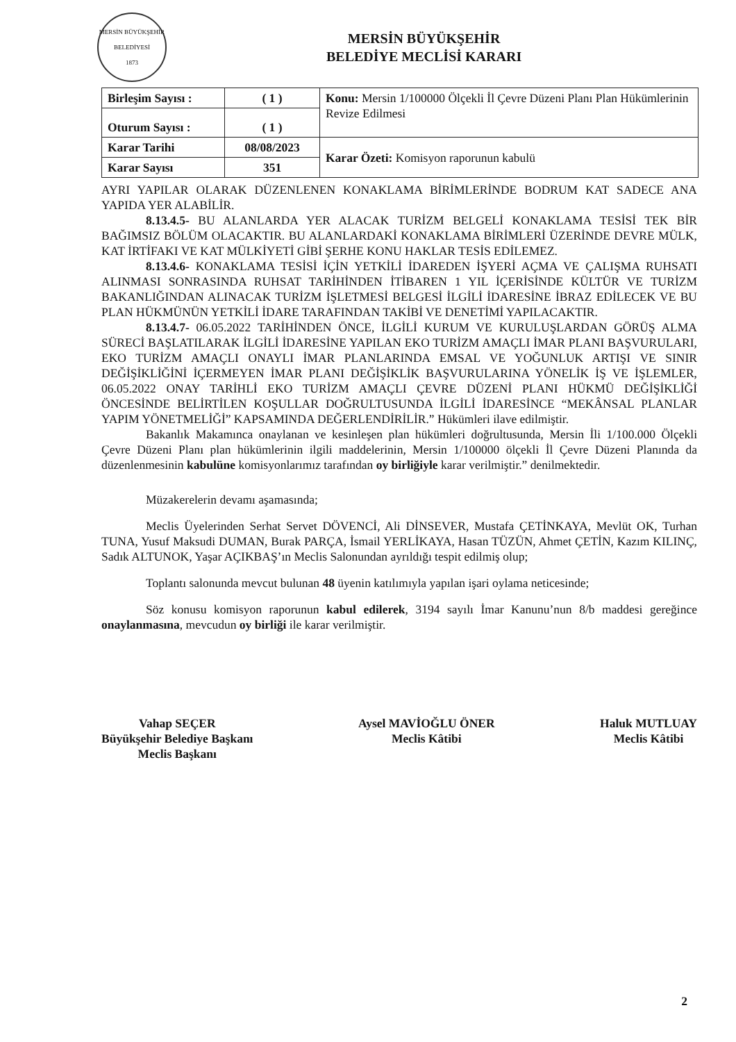MERSİN BÜYÜKŞEHİR BELEDİYESİ
1873
MERSİN BÜYÜKŞEHİR
BELEDİYE MECLİSİ KARARI
| Birleşim Sayısı : | ( 1 ) | Konu: Mersin 1/100000 Ölçekli İl Çevre Düzeni Planı Plan Hükümlerinin Revize Edilmesi |
| Oturum Sayısı : | ( 1 ) | |
| Karar Tarihi | 08/08/2023 | Karar Özeti: Komisyon raporunun kabulü |
| Karar Sayısı | 351 | |
AYRI YAPILAR OLARAK DÜZENLENEN KONAKLAMA BİRİMLERİNDE BODRUM KAT SADECE ANA YAPIDA YER ALABİLİR.
8.13.4.5- BU ALANLARDA YER ALACAK TURİZM BELGELİ KONAKLAMA TESİSİ TEK BİR BAĞIMSIZ BÖLÜM OLACAKTIR. BU ALANLARDAKİ KONAKLAMA BİRİMLERİ ÜZERİNDE DEVRE MÜLK, KAT İRTİFAKI VE KAT MÜLKİYETİ GİBİ ŞERHE KONU HAKLAR TESİS EDİLEMEZ.
8.13.4.6- KONAKLAMA TESİSİ İÇİN YETKİLİ İDAREDEN İŞYERİ AÇMA VE ÇALIŞMA RUHSATI ALINMASI SONRASINDA RUHSAT TARİHİNDEN İTİBAREN 1 YIL İÇERİSİNDE KÜLTÜR VE TURİZM BAKANLIĞINDAN ALINACAK TURİZM İŞLETMESİ BELGESİ İLGİLİ İDARESİNE İBRAZ EDİLECEK VE BU PLAN HÜKMÜNÜN YETKİLİ İDARE TARAFINDAN TAKİBİ VE DENETİMİ YAPILACAKTIR.
8.13.4.7- 06.05.2022 TARİHİNDEN ÖNCE, İLGİLİ KURUM VE KURULUŞLARDAN GÖRÜŞ ALMA SÜRECİ BAŞLATILARAK İLGİLİ İDARESİNE YAPILAN EKO TURİZM AMAÇLI İMAR PLANI BAŞVURULARI, EKO TURİZM AMAÇLI ONAYLI İMAR PLANLARINDA EMSAL VE YOĞUNLUK ARTIŞI VE SINIR DEĞİŞİKLİĞİNİ İÇERMEYEN İMAR PLANI DEĞİŞİKLİK BAŞVURULARINA YÖNELİK İŞ VE İŞLEMLER, 06.05.2022 ONAY TARİHLİ EKO TURİZM AMAÇLI ÇEVRE DÜZENİ PLANI HÜKMÜ DEĞİŞİKLİĞİ ÖNCESİNDE BELİRTİLEN KOŞULLAR DOĞRULTUSUNDA İLGİLİ İDARESİNCE “MEKÂNSAL PLANLAR YAPIM YÖNETMELİĞİ” KAPSAMINDA DEĞERLENDİRİLİR.” Hükümleri ilave edilmiştir.
Bakanlık Makamınca onaylanan ve kesinleşen plan hükümleri doğrultusunda, Mersin İli 1/100.000 Ölçekli Çevre Düzeni Planı plan hükümlerinin ilgili maddelerinin, Mersin 1/100000 ölçekli İl Çevre Düzeni Planında da düzenlenmesinin kabulüne komisyonlarımız tarafından oy birliğiyle karar verilmiştir.” denilmektedir.
Müzakerelerin devamı aşamasında;
Meclis Üyelerinden Serhat Servet DÖVENCİ, Ali DİNSEVER, Mustafa ÇETİNKAYA, Mevlüt OK, Turhan TUNA, Yusuf Maksudi DUMAN, Burak PARÇA, İsmail YERLİKAYA, Hasan TÜZÜN, Ahmet ÇETİN, Kazım KILINÇ, Sadık ALTUNOK, Yaşar AÇIKBAŞ’ın Meclis Salonundan ayrıldığı tespit edilmiş olup;
Toplantı salonunda mevcut bulunan 48 üyenin katılımıyla yapılan işari oylama neticesinde;
Söz konusu komisyon raporunun kabul edilerek, 3194 sayılı İmar Kanunu’nun 8/b maddesi gereğince onaylanmasına, mevcudun oy birliği ile karar verilmiştir.
Vahap SEÇER
Büyükşehir Belediye Başkanı
Meclis Başkanı
Aysel MAVİOĞLU ÖNER
Meclis Kâtibi
Haluk MUTLUAY
Meclis Kâtibi
2